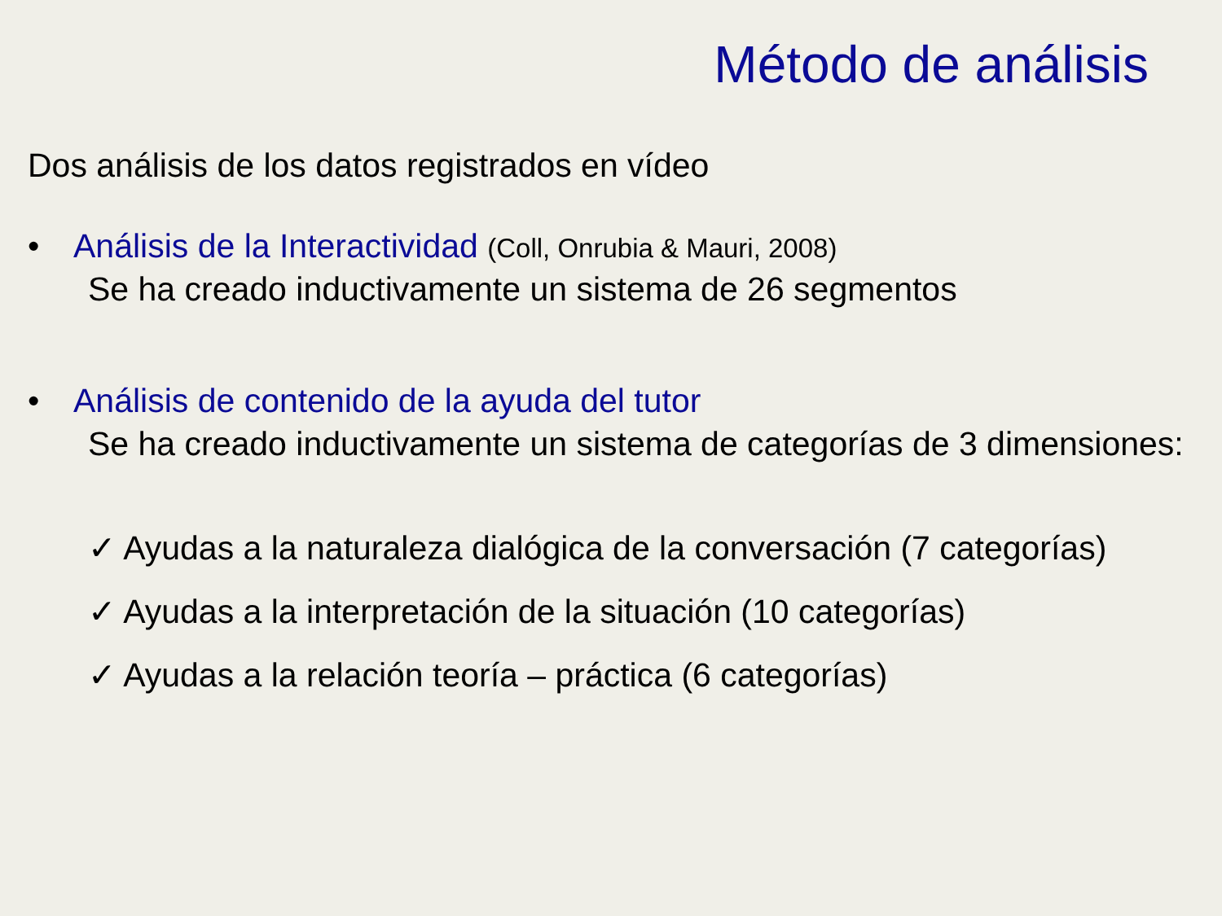Método de análisis
Dos análisis de los datos registrados en vídeo
• Análisis de la Interactividad (Coll, Onrubia & Mauri, 2008)
Se ha creado inductivamente un sistema de 26 segmentos
• Análisis de contenido de la ayuda del tutor
Se ha creado inductivamente un sistema de categorías de 3 dimensiones:
✓ Ayudas a la naturaleza dialógica de la conversación (7 categorías)
✓ Ayudas a la interpretación de la situación (10 categorías)
✓ Ayudas a la relación teoría – práctica (6 categorías)